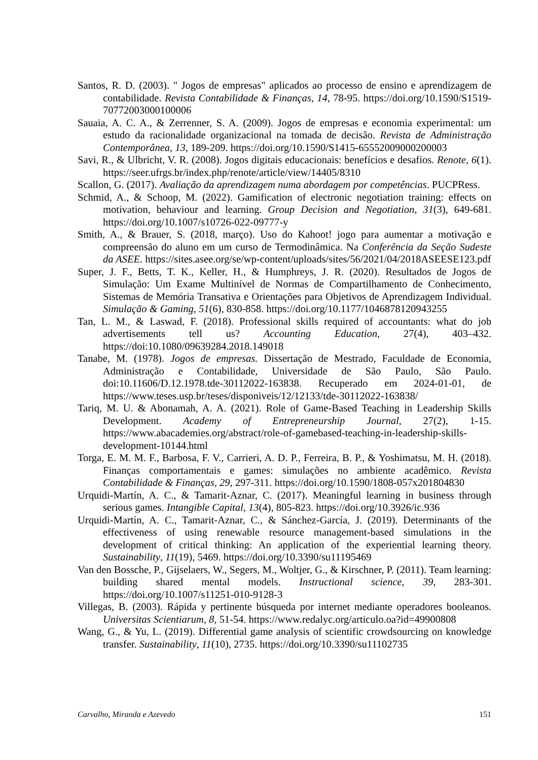Santos, R. D. (2003). " Jogos de empresas" aplicados ao processo de ensino e aprendizagem de contabilidade. Revista Contabilidade & Finanças, 14, 78-95. https://doi.org/10.1590/S1519-70772003000100006
Sauaia, A. C. A., & Zerrenner, S. A. (2009). Jogos de empresas e economia experimental: um estudo da racionalidade organizacional na tomada de decisão. Revista de Administração Contemporânea, 13, 189-209. https://doi.org/10.1590/S1415-65552009000200003
Savi, R., & Ulbricht, V. R. (2008). Jogos digitais educacionais: benefícios e desafios. Renote, 6(1). https://seer.ufrgs.br/index.php/renote/article/view/14405/8310
Scallon, G. (2017). Avaliação da aprendizagem numa abordagem por competências. PUCPRess.
Schmid, A., & Schoop, M. (2022). Gamification of electronic negotiation training: effects on motivation, behaviour and learning. Group Decision and Negotiation, 31(3), 649-681. https://doi.org/10.1007/s10726-022-09777-y
Smith, A., & Brauer, S. (2018, março). Uso do Kahoot! jogo para aumentar a motivação e compreensão do aluno em um curso de Termodinâmica. Na Conferência da Seção Sudeste da ASEE. https://sites.asee.org/se/wp-content/uploads/sites/56/2021/04/2018ASEESE123.pdf
Super, J. F., Betts, T. K., Keller, H., & Humphreys, J. R. (2020). Resultados de Jogos de Simulação: Um Exame Multinível de Normas de Compartilhamento de Conhecimento, Sistemas de Memória Transativa e Orientações para Objetivos de Aprendizagem Individual. Simulação & Gaming, 51(6), 830-858. https://doi.org/10.1177/1046878120943255
Tan, L. M., & Laswad, F. (2018). Professional skills required of accountants: what do job advertisements tell us? Accounting Education, 27(4), 403–432. https://doi:10.1080/09639284.2018.149018
Tanabe, M. (1978). Jogos de empresas. Dissertação de Mestrado, Faculdade de Economia, Administração e Contabilidade, Universidade de São Paulo, São Paulo. doi:10.11606/D.12.1978.tde-30112022-163838. Recuperado em 2024-01-01, de https://www.teses.usp.br/teses/disponiveis/12/12133/tde-30112022-163838/
Tariq, M. U. & Abonamah, A. A. (2021). Role of Game-Based Teaching in Leadership Skills Development. Academy of Entrepreneurship Journal, 27(2), 1-15. https://www.abacademies.org/abstract/role-of-gamebased-teaching-in-leadership-skills-development-10144.html
Torga, E. M. M. F., Barbosa, F. V., Carrieri, A. D. P., Ferreira, B. P., & Yoshimatsu, M. H. (2018). Finanças comportamentais e games: simulações no ambiente acadêmico. Revista Contabilidade & Finanças, 29, 297-311. https://doi.org/10.1590/1808-057x201804830
Urquidi-Martín, A. C., & Tamarit-Aznar, C. (2017). Meaningful learning in business through serious games. Intangible Capital, 13(4), 805-823. https://doi.org/10.3926/ic.936
Urquidi-Martín, A. C., Tamarit-Aznar, C., & Sánchez-García, J. (2019). Determinants of the effectiveness of using renewable resource management-based simulations in the development of critical thinking: An application of the experiential learning theory. Sustainability, 11(19), 5469. https://doi.org/10.3390/su11195469
Van den Bossche, P., Gijselaers, W., Segers, M., Woltjer, G., & Kirschner, P. (2011). Team learning: building shared mental models. Instructional science, 39, 283-301. https://doi.org/10.1007/s11251-010-9128-3
Villegas, B. (2003). Rápida y pertinente búsqueda por internet mediante operadores booleanos. Universitas Scientiarum, 8, 51-54. https://www.redalyc.org/articulo.oa?id=49900808
Wang, G., & Yu, L. (2019). Differential game analysis of scientific crowdsourcing on knowledge transfer. Sustainability, 11(10), 2735. https://doi.org/10.3390/su11102735
Carvalho, Miranda e Azevedo 151